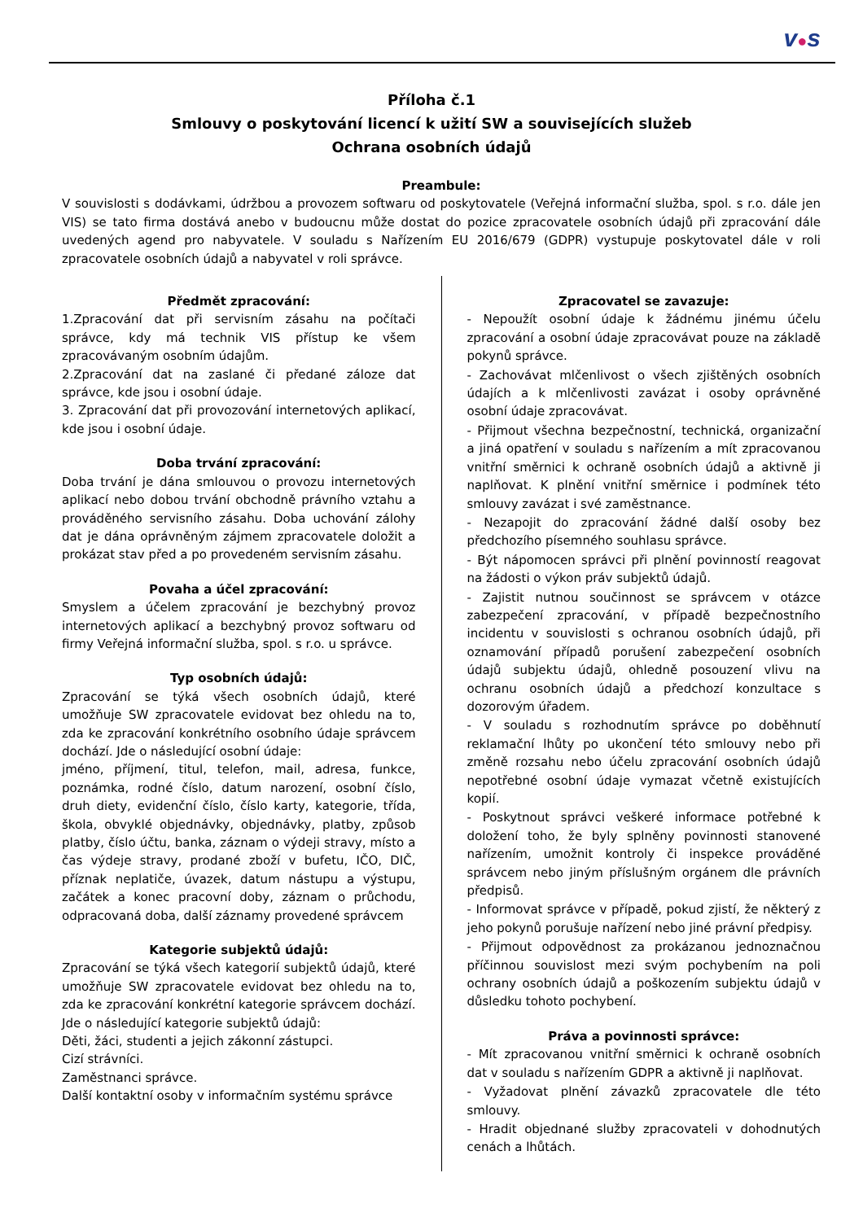v●s
Příloha č.1
Smlouvy o poskytování licencí k užití SW a souvisejících služeb
Ochrana osobních údajů
Preambule:
V souvislosti s dodávkami, údržbou a provozem softwaru od poskytovatele (Veřejná informační služba, spol. s r.o. dále jen VIS) se tato firma dostává anebo v budoucnu může dostat do pozice zpracovatele osobních údajů při zpracování dále uvedených agend pro nabyvatele. V souladu s Nařízením EU 2016/679 (GDPR) vystupuje poskytovatel dále v roli zpracovatele osobních údajů a nabyvatel v roli správce.
Předmět zpracování:
1.Zpracování dat při servisním zásahu na počítači správce, kdy má technik VIS přístup ke všem zpracovávaným osobním údajům.
2.Zpracování dat na zaslané či předané záloze dat správce, kde jsou i osobní údaje.
3. Zpracování dat při provozování internetových aplikací, kde jsou i osobní údaje.
Doba trvání zpracování:
Doba trvání je dána smlouvou o provozu internetových aplikací nebo dobou trvání obchodně právního vztahu a prováděného servisního zásahu. Doba uchování zálohy dat je dána oprávněným zájmem zpracovatele doložit a prokázat stav před a po provedeném servisním zásahu.
Povaha a účel zpracování:
Smyslem a účelem zpracování je bezchybný provoz internetových aplikací a bezchybný provoz softwaru od firmy Veřejná informační služba, spol. s r.o. u správce.
Typ osobních údajů:
Zpracování se týká všech osobních údajů, které umožňuje SW zpracovatele evidovat bez ohledu na to, zda ke zpracování konkrétního osobního údaje správcem dochází. Jde o následující osobní údaje:
jméno, příjmení, titul, telefon, mail, adresa, funkce, poznámka, rodné číslo, datum narození, osobní číslo, druh diety, evidenční číslo, číslo karty, kategorie, třída, škola, obvyklé objednávky, objednávky, platby, způsob platby, číslo účtu, banka, záznam o výdeji stravy, místo a čas výdeje stravy, prodané zboží v bufetu, IČO, DIČ, příznak neplatiče, úvazek, datum nástupu a výstupu, začátek a konec pracovní doby, záznam o průchodu, odpracovaná doba, další záznamy provedené správcem
Kategorie subjektů údajů:
Zpracování se týká všech kategorií subjektů údajů, které umožňuje SW zpracovatele evidovat bez ohledu na to, zda ke zpracování konkrétní kategorie správcem dochází. Jde o následující kategorie subjektů údajů:
Děti, žáci, studenti a jejich zákonní zástupci.
Cizí strávníci.
Zaměstnanci správce.
Další kontaktní osoby v informačním systému správce
Zpracovatel se zavazuje:
- Nepoužít osobní údaje k žádnému jinému účelu zpracování a osobní údaje zpracovávat pouze na základě pokynů správce.
- Zachovávat mlčenlivost o všech zjištěných osobních údajích a k mlčenlivosti zavázat i osoby oprávněné osobní údaje zpracovávat.
- Přijmout všechna bezpečnostní, technická, organizační a jiná opatření v souladu s nařízením a mít zpracovanou vnitřní směrnici k ochraně osobních údajů a aktivně ji naplňovat. K plnění vnitřní směrnice i podmínek této smlouvy zavázat i své zaměstnance.
- Nezapojit do zpracování žádné další osoby bez předchozího písemného souhlasu správce.
- Být nápomocen správci při plnění povinností reagovat na žádosti o výkon práv subjektů údajů.
- Zajistit nutnou součinnost se správcem v otázce zabezpečení zpracování, v případě bezpečnostního incidentu v souvislosti s ochranou osobních údajů, při oznamování případů porušení zabezpečení osobních údajů subjektu údajů, ohledně posouzení vlivu na ochranu osobních údajů a předchozí konzultace s dozorovým úřadem.
- V souladu s rozhodnutím správce po doběhnutí reklamační lhůty po ukončení této smlouvy nebo při změně rozsahu nebo účelu zpracování osobních údajů nepotřebné osobní údaje vymazat včetně existujících kopií.
- Poskytnout správci veškeré informace potřebné k doložení toho, že byly splněny povinnosti stanovené nařízením, umožnit kontroly či inspekce prováděné správcem nebo jiným příslušným orgánem dle právních předpisů.
- Informovat správce v případě, pokud zjistí, že některý z jeho pokynů porušuje nařízení nebo jiné právní předpisy.
- Přijmout odpovědnost za prokázanou jednoznačnou příčinnou souvislost mezi svým pochybením na poli ochrany osobních údajů a poškozením subjektu údajů v důsledku tohoto pochybení.
Práva a povinnosti správce:
- Mít zpracovanou vnitřní směrnici k ochraně osobních dat v souladu s nařízením GDPR a aktivně ji naplňovat.
- Vyžadovat plnění závazků zpracovatele dle této smlouvy.
- Hradit objednané služby zpracovateli v dohodnutých cenách a lhůtách.